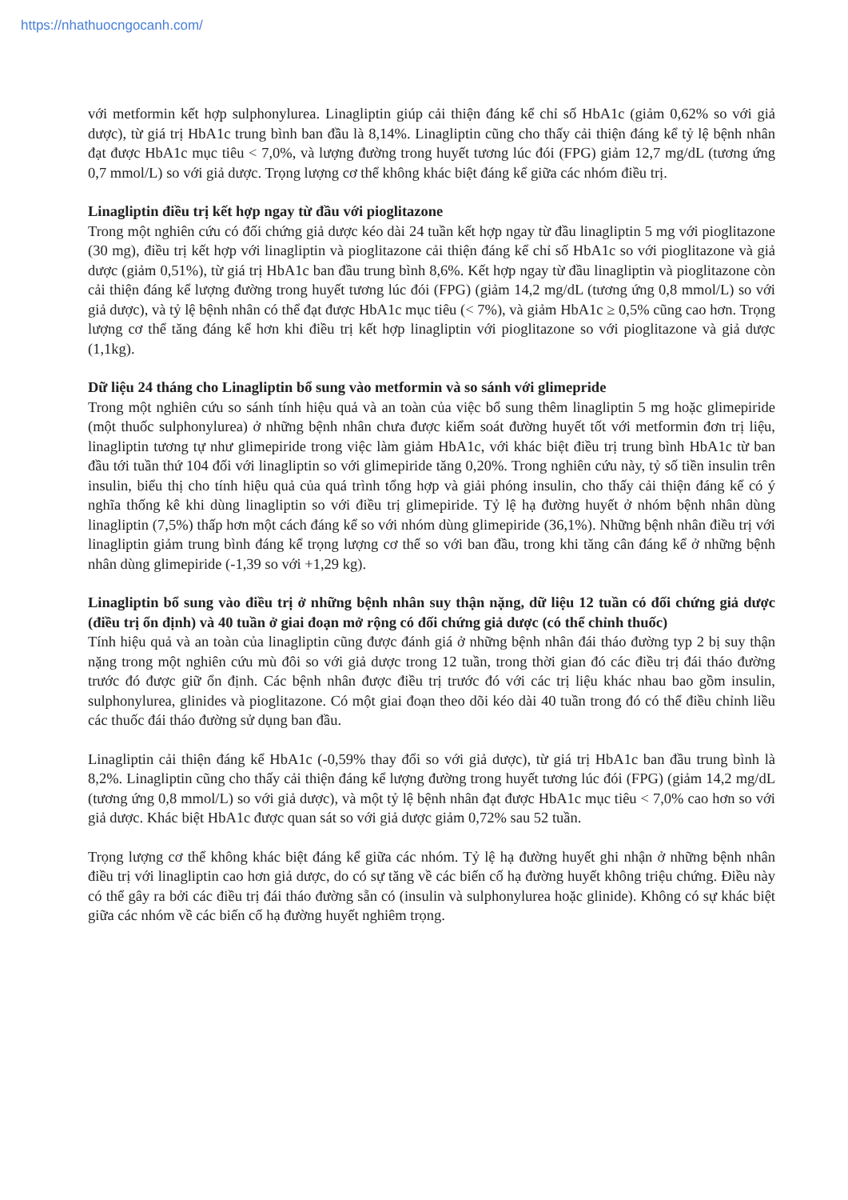https://nhathuocngocanh.com/
với metformin kết hợp sulphonylurea. Linagliptin giúp cải thiện đáng kể chỉ số HbA1c (giảm 0,62% so với giả dược), từ giá trị HbA1c trung bình ban đầu là 8,14%. Linagliptin cũng cho thấy cải thiện đáng kể tỷ lệ bệnh nhân đạt được HbA1c mục tiêu < 7,0%, và lượng đường trong huyết tương lúc đói (FPG) giảm 12,7 mg/dL (tương ứng 0,7 mmol/L) so với giả dược. Trọng lượng cơ thể không khác biệt đáng kể giữa các nhóm điều trị.
Linagliptin điều trị kết hợp ngay từ đầu với pioglitazone
Trong một nghiên cứu có đối chứng giả dược kéo dài 24 tuần kết hợp ngay từ đầu linagliptin 5 mg với pioglitazone (30 mg), điều trị kết hợp với linagliptin và pioglitazone cải thiện đáng kể chỉ số HbA1c so với pioglitazone và giả dược (giảm 0,51%), từ giá trị HbA1c ban đầu trung bình 8,6%. Kết hợp ngay từ đầu linagliptin và pioglitazone còn cải thiện đáng kể lượng đường trong huyết tương lúc đói (FPG) (giảm 14,2 mg/dL (tương ứng 0,8 mmol/L) so với giả dược), và tỷ lệ bệnh nhân có thể đạt được HbA1c mục tiêu (< 7%), và giảm HbA1c ≥ 0,5% cũng cao hơn. Trọng lượng cơ thể tăng đáng kể hơn khi điều trị kết hợp linagliptin với pioglitazone so với pioglitazone và giả dược (1,1kg).
Dữ liệu 24 tháng cho Linagliptin bổ sung vào metformin và so sánh với glimepride
Trong một nghiên cứu so sánh tính hiệu quả và an toàn của việc bổ sung thêm linagliptin 5 mg hoặc glimepiride (một thuốc sulphonylurea) ở những bệnh nhân chưa được kiểm soát đường huyết tốt với metformin đơn trị liệu, linagliptin tương tự như glimepiride trong việc làm giảm HbA1c, với khác biệt điều trị trung bình HbA1c từ ban đầu tới tuần thứ 104 đối với linagliptin so với glimepiride tăng 0,20%. Trong nghiên cứu này, tỷ số tiền insulin trên insulin, biểu thị cho tính hiệu quả của quá trình tổng hợp và giải phóng insulin, cho thấy cải thiện đáng kể có ý nghĩa thống kê khi dùng linagliptin so với điều trị glimepiride. Tỷ lệ hạ đường huyết ở nhóm bệnh nhân dùng linagliptin (7,5%) thấp hơn một cách đáng kể so với nhóm dùng glimepiride (36,1%). Những bệnh nhân điều trị với linagliptin giảm trung bình đáng kể trọng lượng cơ thể so với ban đầu, trong khi tăng cân đáng kể ở những bệnh nhân dùng glimepiride (-1,39 so với +1,29 kg).
Linagliptin bổ sung vào điều trị ở những bệnh nhân suy thận nặng, dữ liệu 12 tuần có đối chứng giả dược (điều trị ổn định) và 40 tuần ở giai đoạn mở rộng có đối chứng giả dược (có thể chỉnh thuốc)
Tính hiệu quả và an toàn của linagliptin cũng được đánh giá ở những bệnh nhân đái tháo đường typ 2 bị suy thận nặng trong một nghiên cứu mù đôi so với giả dược trong 12 tuần, trong thời gian đó các điều trị đái tháo đường trước đó được giữ ổn định. Các bệnh nhân được điều trị trước đó với các trị liệu khác nhau bao gồm insulin, sulphonylurea, glinides và pioglitazone. Có một giai đoạn theo dõi kéo dài 40 tuần trong đó có thể điều chỉnh liều các thuốc đái tháo đường sử dụng ban đầu.
Linagliptin cải thiện đáng kể HbA1c (-0,59% thay đổi so với giả dược), từ giá trị HbA1c ban đầu trung bình là 8,2%. Linagliptin cũng cho thấy cải thiện đáng kể lượng đường trong huyết tương lúc đói (FPG) (giảm 14,2 mg/dL (tương ứng 0,8 mmol/L) so với giả dược), và một tỷ lệ bệnh nhân đạt được HbA1c mục tiêu < 7,0% cao hơn so với giả dược. Khác biệt HbA1c được quan sát so với giả dược giảm 0,72% sau 52 tuần.
Trọng lượng cơ thể không khác biệt đáng kể giữa các nhóm. Tỷ lệ hạ đường huyết ghi nhận ở những bệnh nhân điều trị với linagliptin cao hơn giả dược, do có sự tăng về các biến cố hạ đường huyết không triệu chứng. Điều này có thể gây ra bởi các điều trị đái tháo đường sẵn có (insulin và sulphonylurea hoặc glinide). Không có sự khác biệt giữa các nhóm về các biến cố hạ đường huyết nghiêm trọng.